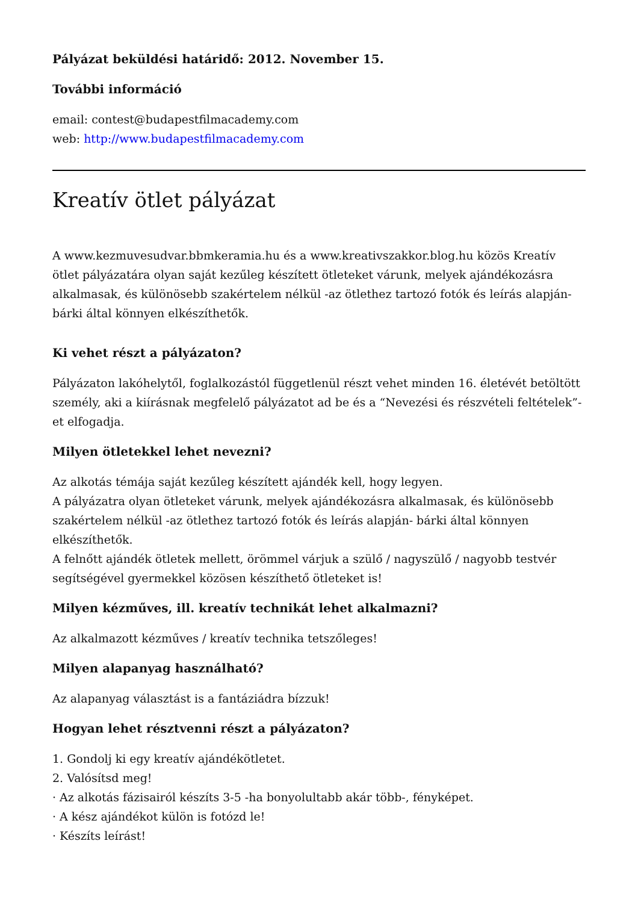Pályázat beküldési határidő: 2012. November 15.
További információ
email: contest@budapestfilmacademy.com
web: http://www.budapestfilmacademy.com
Kreatív ötlet pályázat
A www.kezmuvesudvar.bbmkeramia.hu és a www.kreativszakkor.blog.hu közös Kreatív ötlet pályázatára olyan saját kezűleg készített ötleteket várunk, melyek ajándékozásra alkalmasak, és különösebb szakértelem nélkül -az ötlethez tartozó fotók és leírás alapján- bárki által könnyen elkészíthetők.
Ki vehet részt a pályázaton?
Pályázaton lakóhelytől, foglalkozástól függetlenül részt vehet minden 16. életévét betöltött személy, aki a kiírásnak megfelelő pályázatot ad be és a “Nevezési és részvételi feltételek”-et elfogadja.
Milyen ötletekkel lehet nevezni?
Az alkotás témája saját kezűleg készített ajándék kell, hogy legyen.
A pályázatra olyan ötleteket várunk, melyek ajándékozásra alkalmasak, és különösebb szakértelem nélkül -az ötlethez tartozó fotók és leírás alapján- bárki által könnyen elkészíthetők.
A felnőtt ajándék ötletek mellett, örömmel várjuk a szülő / nagyszülő / nagyobb testvér segítségével gyermekkel közösen készíthető ötleteket is!
Milyen kézműves, ill. kreatív technikát lehet alkalmazni?
Az alkalmazott kézműves / kreatív technika tetszőleges!
Milyen alapanyag használható?
Az alapanyag választást is a fantáziádra bízzuk!
Hogyan lehet résztvenni részt a pályázaton?
1. Gondolj ki egy kreatív ajándékötletet.
2. Valósítsd meg!
· Az alkotás fázisairól készíts 3-5 -ha bonyolultabb akár több-, fényképet.
· A kész ajándékot külön is fotózd le!
· Készíts leírást!